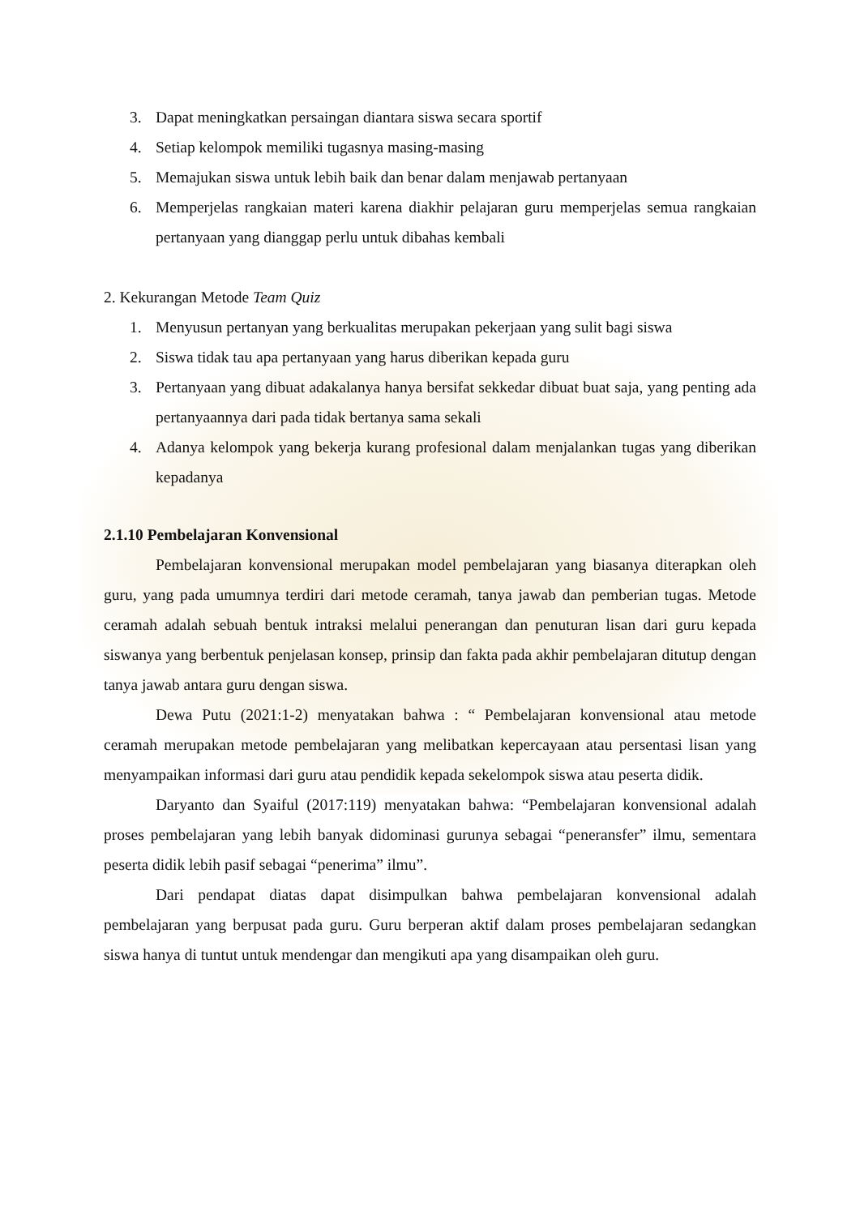3. Dapat meningkatkan persaingan diantara siswa secara sportif
4. Setiap kelompok memiliki tugasnya masing-masing
5. Memajukan siswa untuk lebih baik dan benar dalam menjawab pertanyaan
6. Memperjelas rangkaian materi karena diakhir pelajaran guru memperjelas semua rangkaian pertanyaan yang dianggap perlu untuk dibahas kembali
2. Kekurangan Metode Team Quiz
1. Menyusun pertanyan yang berkualitas merupakan pekerjaan yang sulit bagi siswa
2. Siswa tidak tau apa pertanyaan yang harus diberikan kepada guru
3. Pertanyaan yang dibuat adakalanya hanya bersifat sekkedar dibuat buat saja, yang penting ada pertanyaannya dari pada tidak bertanya sama sekali
4. Adanya kelompok yang bekerja kurang profesional dalam menjalankan tugas yang diberikan kepadanya
2.1.10 Pembelajaran Konvensional
Pembelajaran konvensional merupakan model pembelajaran yang biasanya diterapkan oleh guru, yang pada umumnya terdiri dari metode ceramah, tanya jawab dan pemberian tugas. Metode ceramah adalah sebuah bentuk intraksi melalui penerangan dan penuturan lisan dari guru kepada siswanya yang berbentuk penjelasan konsep, prinsip dan fakta pada akhir pembelajaran ditutup dengan tanya jawab antara guru dengan siswa.
Dewa Putu (2021:1-2) menyatakan bahwa : “ Pembelajaran konvensional atau metode ceramah merupakan metode pembelajaran yang melibatkan kepercayaan atau persentasi lisan yang menyampaikan informasi dari guru atau pendidik kepada sekelompok siswa atau peserta didik.
Daryanto dan Syaiful (2017:119) menyatakan bahwa: “Pembelajaran konvensional adalah proses pembelajaran yang lebih banyak didominasi gurunya sebagai “peneransfer” ilmu, sementara peserta didik lebih pasif sebagai “penerima” ilmu”.
Dari pendapat diatas dapat disimpulkan bahwa pembelajaran konvensional adalah pembelajaran yang berpusat pada guru. Guru berperan aktif dalam proses pembelajaran sedangkan siswa hanya di tuntut untuk mendengar dan mengikuti apa yang disampaikan oleh guru.